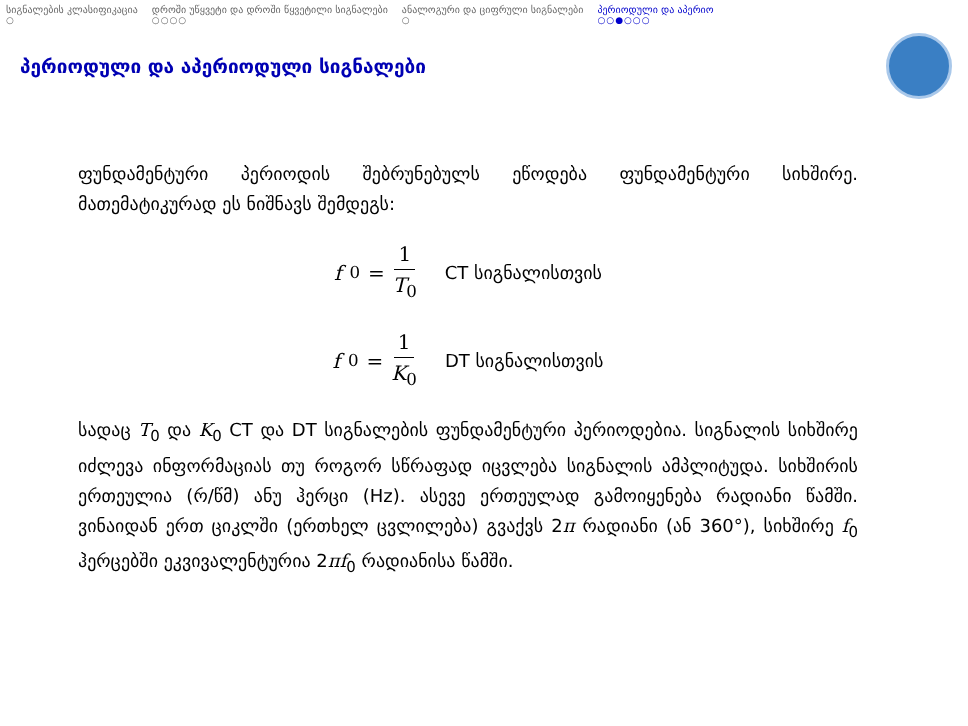სიგნალების კლასიფიკაცია
○
დროში უწყვეტი და დროში წყვეტილი სიგნალები
○○○○
ანალოგური და ციფრული სიგნალები
○
პერიოდული და აპერიო
○○●○○○
პერიოდული და აპერიოდული სიგნალები
ფუნდამენტური პერიოდის შებრუნებულს ეწოდება ფუნდამენტური სიხშირე. მათემატიკურად ეს ნიშნავს შემდეგს:
f<sub>0</sub> = 1 T<sub>0</sub> CT სიგნალისთვის
f<sub>0</sub> = 1 K<sub>0</sub> DT სიგნალისთვის
სადაც T<sub>0</sub> და K<sub>0</sub> CT და DT სიგნალების ფუნდამენტური პერიოდებია. სიგნალის სიხშირე იძლევა ინფორმაციას თუ როგორ სწრაფად იცვლება სიგნალის ამპლიტუდა. სიხშირის ერთეულია (რ/წმ) ანუ ჰერცი (Hz). ასევე ერთეულად გამოიყენება რადიანი წამში. ვინაიდან ერთ ციკლში (ერთხელ ცვლილება) გვაქვს 2π რადიანი (ან 360°), სიხშირე f<sub>0</sub> ჰერცებში ეკვივალენტურია 2πf<sub>0</sub> რადიანისა წამში.